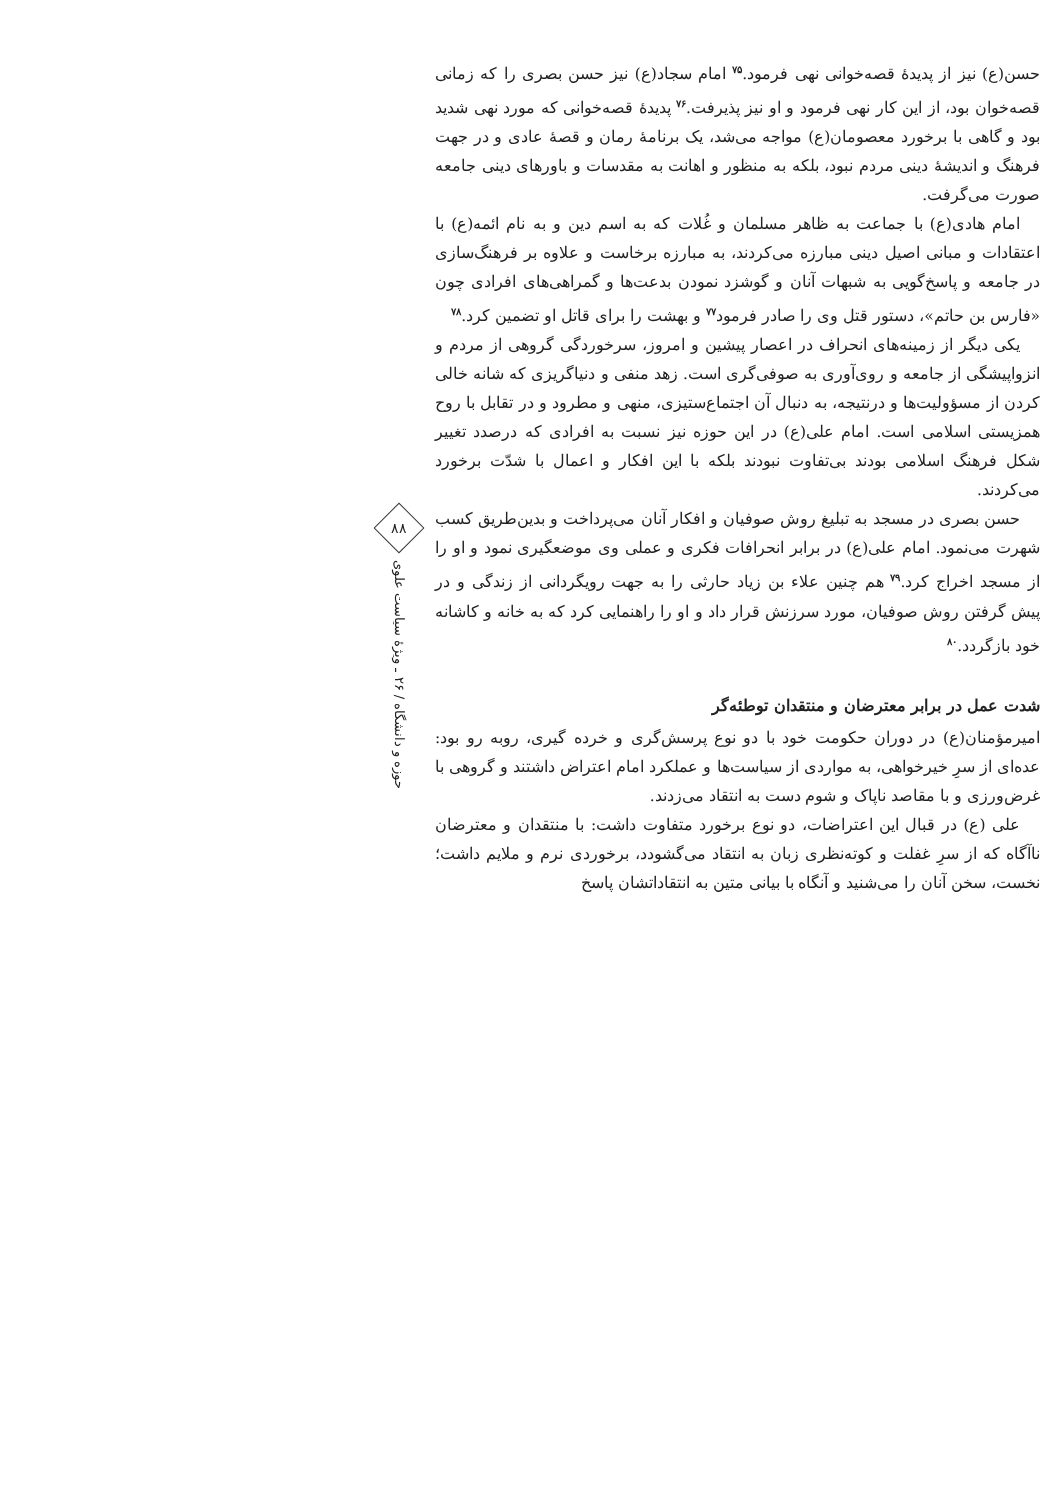حسن(ع) نیز از پدیدهٔ قصه‌خوانی نهی فرمود.<sup>۷۵</sup> امام سجاد(ع) نیز حسن بصری را که زمانی قصه‌خوان بود، از این کار نهی فرمود و او نیز پذیرفت.<sup>۷۶</sup> پدیدهٔ قصه‌خوانی که مورد نهی شدید بود و گاهی با برخورد معصومان(ع) مواجه می‌شد، یک برنامهٔ رمان و قصهٔ عادی و در جهت فرهنگ و اندیشهٔ دینی مردم نبود، بلکه به منظور و اهانت به مقدسات و باورهای دینی جامعه صورت می‌گرفت.
امام هادی(ع) با جماعت به ظاهر مسلمان و غُلات که به اسم دین و به نام ائمه(ع) با اعتقادات و مبانی اصیل دینی مبارزه می‌کردند، به مبارزه برخاست و علاوه بر فرهنگ‌سازی در جامعه و پاسخ‌گویی به شبهات آنان و گوشزد نمودن بدعت‌ها و گمراهی‌های افرادی چون «فارس بن حاتم»، دستور قتل وی را صادر فرمود<sup>۷۷</sup> و بهشت را برای قاتل او تضمین کرد.<sup>۷۸</sup>
یکی دیگر از زمینه‌های انحراف در اعصار پیشین و امروز، سرخوردگی گروهی از مردم و انزواپیشگی از جامعه و روی‌آوری به صوفی‌گری است. زهد منفی و دنیاگریزی که شانه خالی کردن از مسؤولیت‌ها و درنتیجه، به دنبال آن اجتماع‌ستیزی، منهی و مطرود و در تقابل با روح همزیستی اسلامی است. امام علی(ع) در این حوزه نیز نسبت به افرادی که درصدد تغییر شکل فرهنگ اسلامی بودند بی‌تفاوت نبودند بلکه با این افکار و اعمال با شدّت برخورد می‌کردند.
حسن بصری در مسجد به تبلیغ روش صوفیان و افکار آنان می‌پرداخت و بدین‌طریق کسب شهرت می‌نمود. امام علی(ع) در برابر انحرافات فکری و عملی وی موضعگیری نمود و او را از مسجد اخراج کرد.<sup>۷۹</sup> هم چنین علاء بن زیاد حارثی را به جهت رویگردانی از زندگی و در پیش گرفتن روش صوفیان، مورد سرزنش قرار داد و او را راهنمایی کرد که به خانه و کاشانه خود بازگردد.<sup>۸۰</sup>
شدت عمل در برابر معترضان و منتقدان توطئه‌گر
امیرمؤمنان(ع) در دوران حکومت خود با دو نوع پرسش‌گری و خرده گیری، روبه رو بود: عده‌ای از سرِ خیرخواهی، به مواردی از سیاست‌ها و عملکرد امام اعتراض داشتند و گروهی با غرض‌ورزی و با مقاصد ناپاک و شوم دست به انتقاد می‌زدند.
علی (ع) در قبال این اعتراضات، دو نوع برخورد متفاوت داشت: با منتقدان و معترضان ناآگاه که از سرِ غفلت و کوته‌نظری زبان به انتقاد می‌گشودد، برخوردی نرم و ملایم داشت؛ نخست، سخن آنان را می‌شنید و آنگاه با بیانی متین به انتقاداتشان پاسخ
۸۸
حوزه و دانشگاه / ۲۶ ـ ویژهٔ سیاست علوی